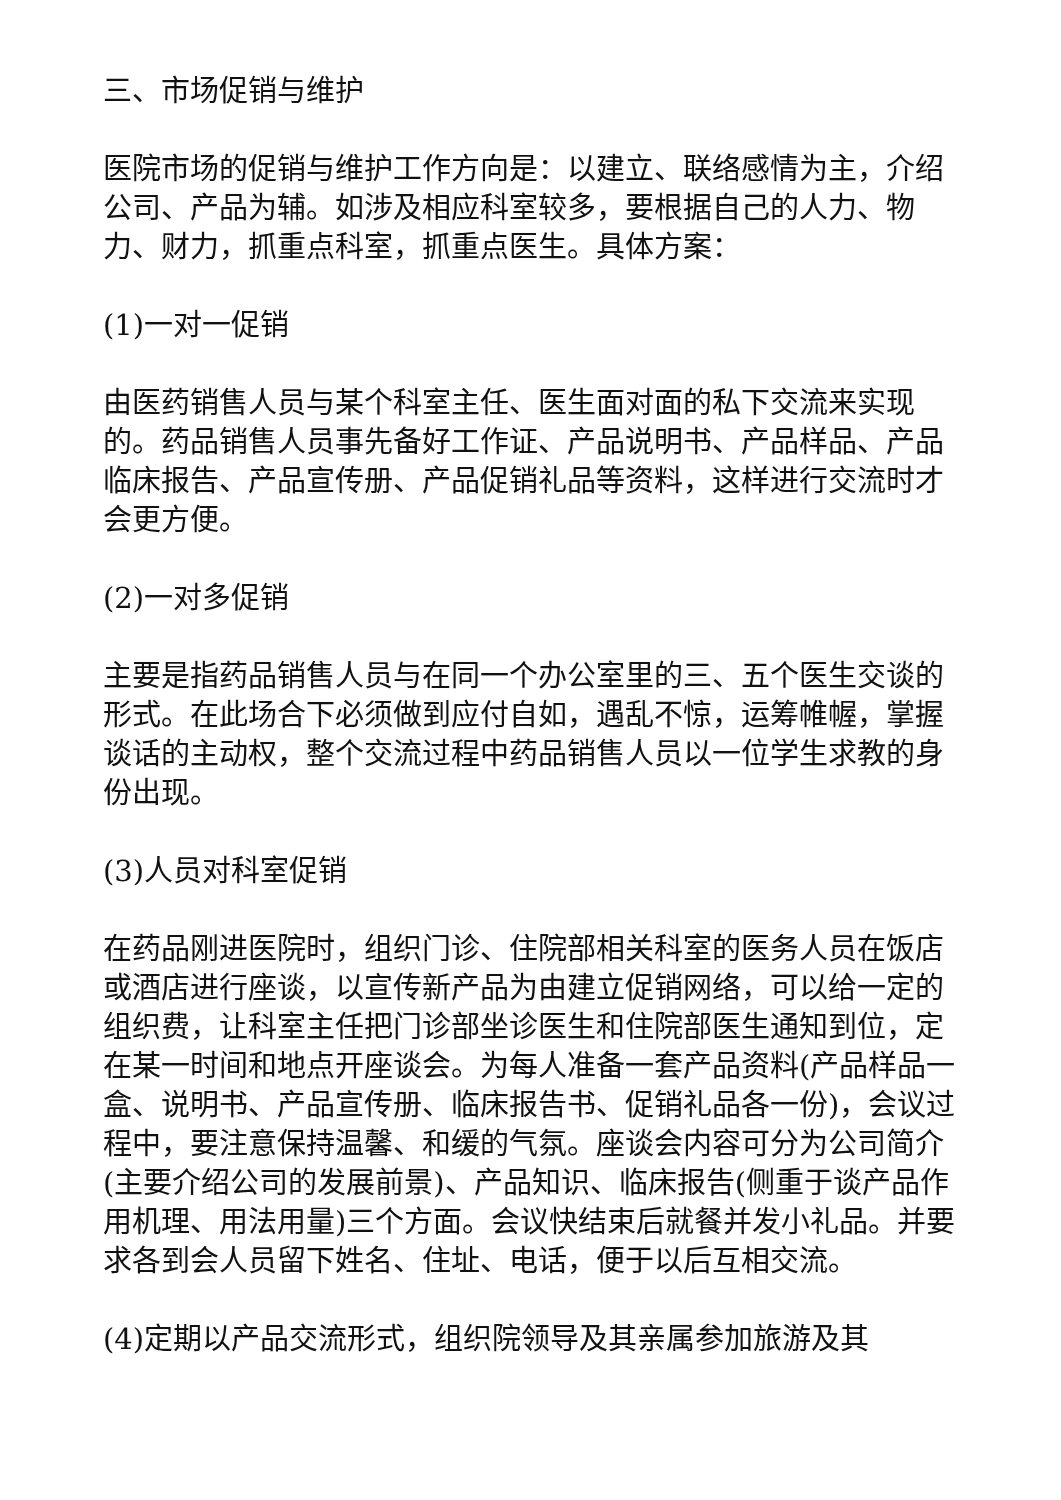三、市场促销与维护
医院市场的促销与维护工作方向是：以建立、联络感情为主，介绍公司、产品为辅。如涉及相应科室较多，要根据自己的人力、物力、财力，抓重点科室，抓重点医生。具体方案：
(1)一对一促销
由医药销售人员与某个科室主任、医生面对面的私下交流来实现的。药品销售人员事先备好工作证、产品说明书、产品样品、产品临床报告、产品宣传册、产品促销礼品等资料，这样进行交流时才会更方便。
(2)一对多促销
主要是指药品销售人员与在同一个办公室里的三、五个医生交谈的形式。在此场合下必须做到应付自如，遇乱不惊，运筹帷幄，掌握谈话的主动权，整个交流过程中药品销售人员以一位学生求教的身份出现。
(3)人员对科室促销
在药品刚进医院时，组织门诊、住院部相关科室的医务人员在饭店或酒店进行座谈，以宣传新产品为由建立促销网络，可以给一定的组织费，让科室主任把门诊部坐诊医生和住院部医生通知到位，定在某一时间和地点开座谈会。为每人准备一套产品资料(产品样品一盒、说明书、产品宣传册、临床报告书、促销礼品各一份)，会议过程中，要注意保持温馨、和缓的气氛。座谈会内容可分为公司简介(主要介绍公司的发展前景)、产品知识、临床报告(侧重于谈产品作用机理、用法用量)三个方面。会议快结束后就餐并发小礼品。并要求各到会人员留下姓名、住址、电话，便于以后互相交流。
(4)定期以产品交流形式，组织院领导及其亲属参加旅游及其